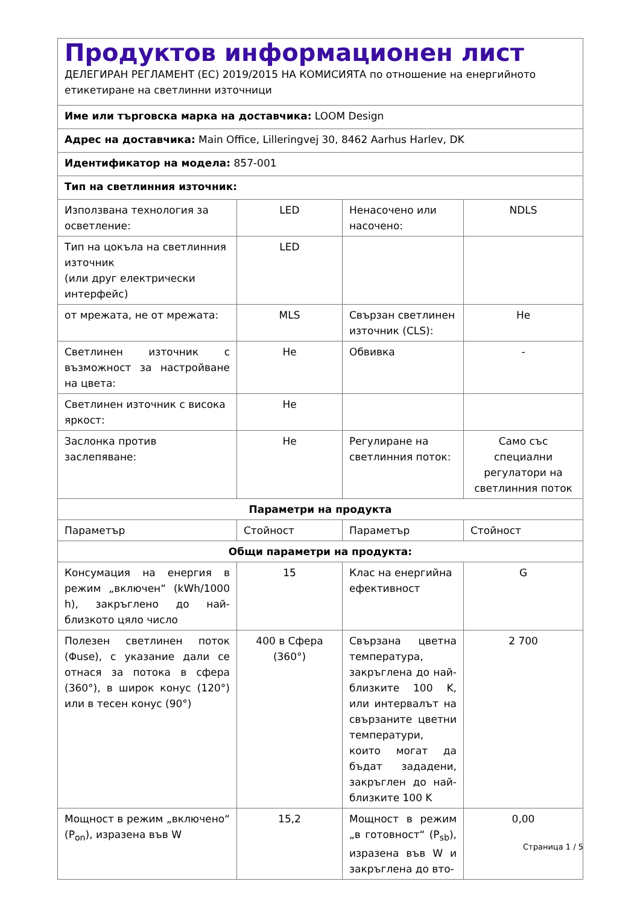| Продуктов информационен лист ДЕЛЕГИРАН РЕГЛАМЕНТ (ЕС) 2019/2015 НА КОМИСИЯТА по отношение на енергийното етикетиране на светлинни източници | | | |
| Име или търговска марка на доставчика: LOOM Design | | | |
| Адрес на доставчика: Main Office, Lilleringvej 30, 8462 Aarhus Harlev, DK | | | |
| Идентификатор на модела: 857-001 | | | |
| Тип на светлинния източник: | | | |
| Използвана технология за осветление: | LED | Ненасочено или насочено: | NDLS |
| Тип на цокъла на светлинния източник (или друг електрически интерфейс) | LED | | |
| от мрежата, не от мрежата: | MLS | Свързан светлинен източник (CLS): | Не |
| Светлинен източник с възможност за настройване на цвета: | Не | Обвивка | - |
| Светлинен източник с висока яркост: | Не | | |
| Заслонка против заслепяване: | Не | Регулиране на светлинния поток: | Само със специални регулатори на светлинния поток |
| Параметри на продукта | | | |
| Параметър | Стойност | Параметър | Стойност |
| Общи параметри на продукта: | | | |
| Консумация на енергия в режим „включен“ (kWh/1000 h), закръглено до най-близкото цяло число | 15 | Клас на енергийна ефективност | G |
| Полезен светлинен поток (Φuse), с указание дали се отнася за потока в сфера (360°), в широк конус (120°) или в тесен конус (90°) | 400 в Сфера (360°) | Свързана цветна температура, закръглена до най-близките 100 K, или интервалът на свързаните цветни температури, които могат да бъдат зададени, закръглен до най-близките 100 K | 2 700 |
| Мощност в режим „включено“ (P<sub>on</sub>), изразена във W | 15,2 | Мощност в режим „в готовност“ (P<sub>sb</sub>), изразена във W и закръглена до вто- | 0,00 |
Страница 1 / 5